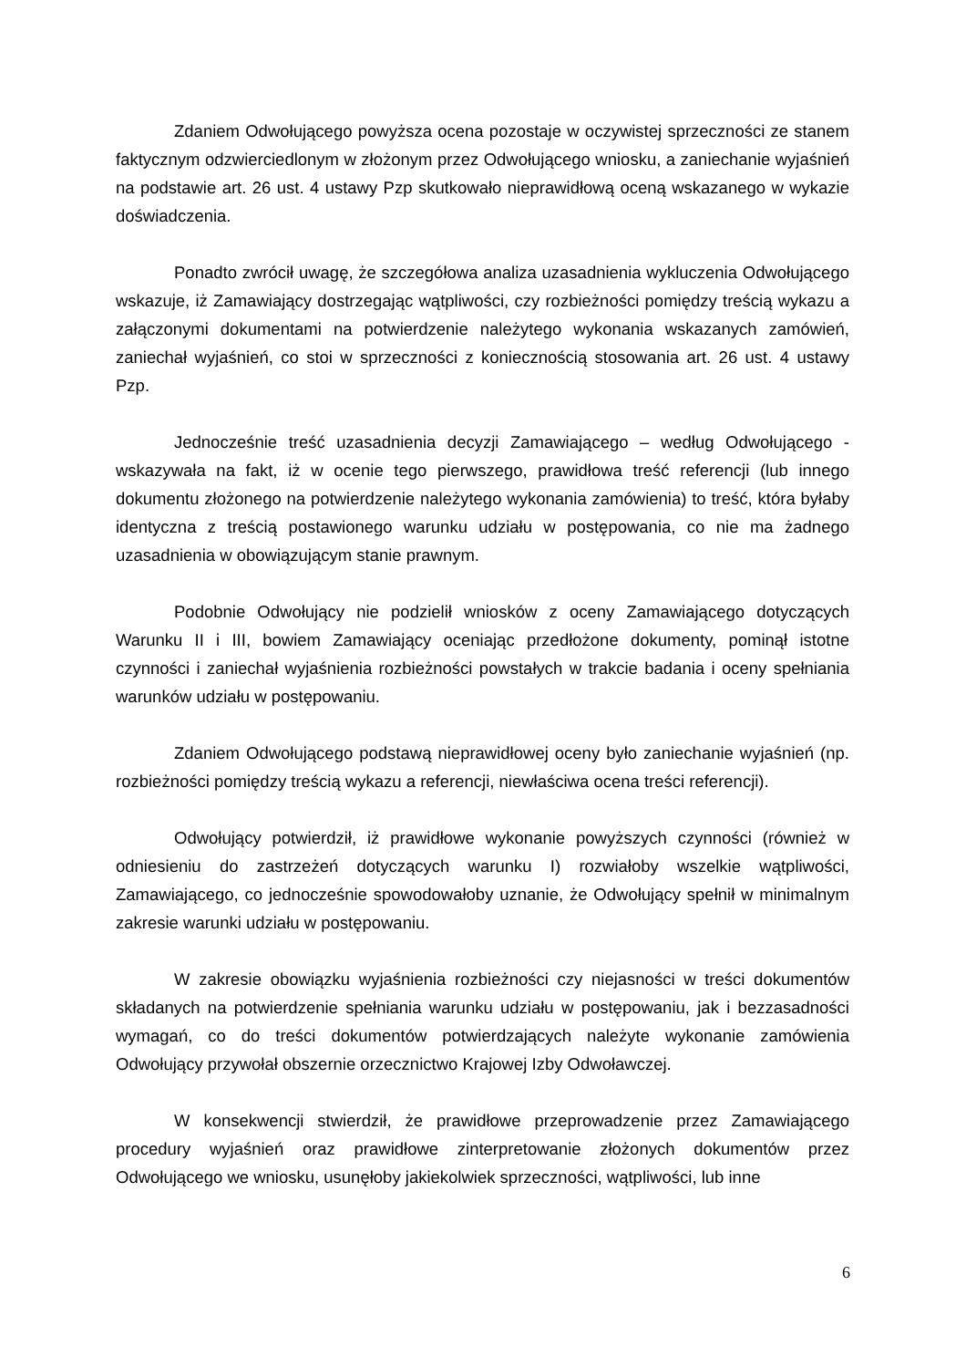Zdaniem Odwołującego powyższa ocena pozostaje w oczywistej sprzeczności ze stanem faktycznym odzwierciedlonym w złożonym przez Odwołującego wniosku, a zaniechanie wyjaśnień na podstawie art. 26 ust. 4 ustawy Pzp skutkowało nieprawidłową oceną wskazanego w wykazie doświadczenia.
Ponadto zwrócił uwagę, że szczegółowa analiza uzasadnienia wykluczenia Odwołującego wskazuje, iż Zamawiający dostrzegając wątpliwości, czy rozbieżności pomiędzy treścią wykazu a załączonymi dokumentami na potwierdzenie należytego wykonania wskazanych zamówień, zaniechał wyjaśnień, co stoi w sprzeczności z koniecznością stosowania art. 26 ust. 4 ustawy Pzp.
Jednocześnie treść uzasadnienia decyzji Zamawiającego – według Odwołującego - wskazywała na fakt, iż w ocenie tego pierwszego, prawidłowa treść referencji (lub innego dokumentu złożonego na potwierdzenie należytego wykonania zamówienia) to treść, która byłaby identyczna z treścią postawionego warunku udziału w postępowania, co nie ma żadnego uzasadnienia w obowiązującym stanie prawnym.
Podobnie Odwołujący nie podzielił wniosków z oceny Zamawiającego dotyczących Warunku II i III, bowiem Zamawiający oceniając przedłożone dokumenty, pominął istotne czynności i zaniechał wyjaśnienia rozbieżności powstałych w trakcie badania i oceny spełniania warunków udziału w postępowaniu.
Zdaniem Odwołującego podstawą nieprawidłowej oceny było zaniechanie wyjaśnień (np. rozbieżności pomiędzy treścią wykazu a referencji, niewłaściwa ocena treści referencji).
Odwołujący potwierdził, iż prawidłowe wykonanie powyższych czynności (również w odniesieniu do zastrzeżeń dotyczących warunku I) rozwiałoby wszelkie wątpliwości, Zamawiającego, co jednocześnie spowodowałoby uznanie, że Odwołujący spełnił w minimalnym zakresie warunki udziału w postępowaniu.
W zakresie obowiązku wyjaśnienia rozbieżności czy niejasności w treści dokumentów składanych na potwierdzenie spełniania warunku udziału w postępowaniu, jak i bezzasadności wymagań, co do treści dokumentów potwierdzających należyte wykonanie zamówienia Odwołujący przywołał obszernie orzecznictwo Krajowej Izby Odwoławczej.
W konsekwencji stwierdził, że prawidłowe przeprowadzenie przez Zamawiającego procedury wyjaśnień oraz prawidłowe zinterpretowanie złożonych dokumentów przez Odwołującego we wniosku, usunęłoby jakiekolwiek sprzeczności, wątpliwości, lub inne
6